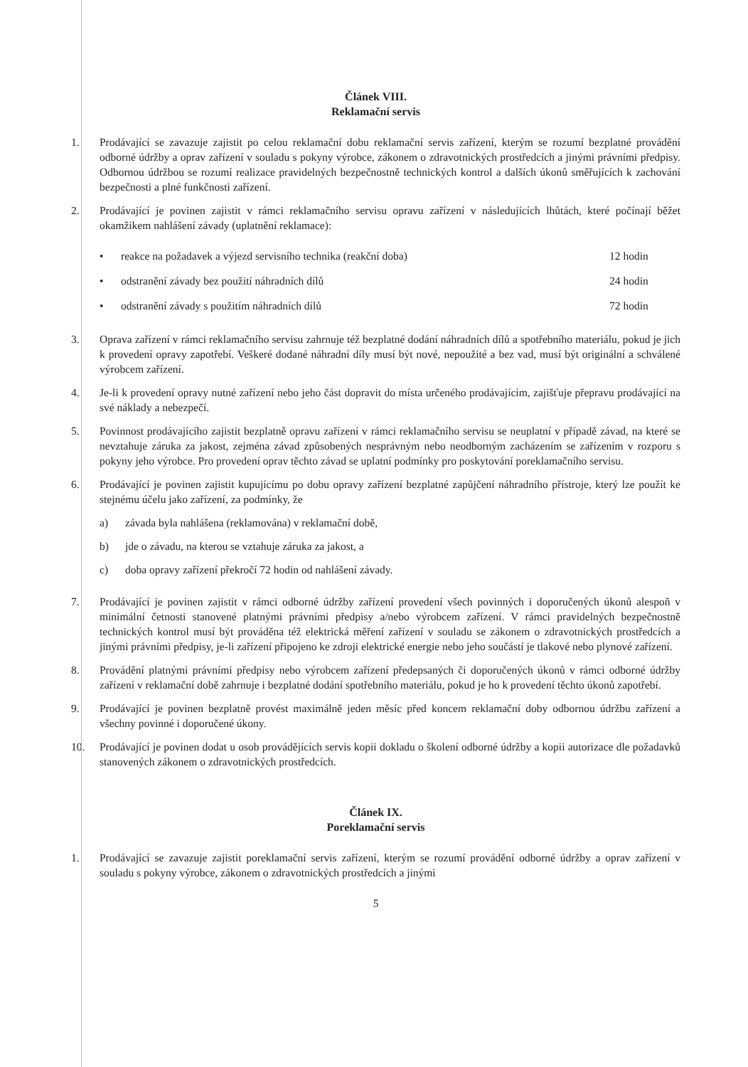Článek VIII.
Reklamační servis
1. Prodávající se zavazuje zajistit po celou reklamační dobu reklamační servis zařízení, kterým se rozumí bezplatné provádění odborné údržby a oprav zařízení v souladu s pokyny výrobce, zákonem o zdravotnických prostředcích a jinými právními předpisy. Odbornou údržbou se rozumí realizace pravidelných bezpečnostně technických kontrol a dalších úkonů směřujících k zachování bezpečnosti a plné funkčnosti zařízení.
2. Prodávající je povinen zajistit v rámci reklamačního servisu opravu zařízení v následujících lhůtách, které počínají běžet okamžikem nahlášení závady (uplatnění reklamace):
• reakce na požadavek a výjezd servisního technika (reakční doba) 12 hodin
• odstranění závady bez použití náhradních dílů 24 hodin
• odstranění závady s použitím náhradních dílů 72 hodin
3. Oprava zařízení v rámci reklamačního servisu zahrnuje též bezplatné dodání náhradních dílů a spotřebního materiálu, pokud je jich k provedení opravy zapotřebí. Veškeré dodané náhradní díly musí být nové, nepoužité a bez vad, musí být originální a schválené výrobcem zařízení.
4. Je-li k provedení opravy nutné zařízení nebo jeho část dopravit do místa určeného prodávajícím, zajišťuje přepravu prodávající na své náklady a nebezpečí.
5. Povinnost prodávajícího zajistit bezplatně opravu zařízení v rámci reklamačního servisu se neuplatní v případě závad, na které se nevztahuje záruka za jakost, zejména závad způsobených nesprávným nebo neodborným zacházením se zařízením v rozporu s pokyny jeho výrobce. Pro provedení oprav těchto závad se uplatní podmínky pro poskytování poreklamačního servisu.
6. Prodávající je povinen zajistit kupujícímu po dobu opravy zařízení bezplatné zapůjčení náhradního přístroje, který lze použít ke stejnému účelu jako zařízení, za podmínky, že
a) závada byla nahlášena (reklamována) v reklamační době,
b) jde o závadu, na kterou se vztahuje záruka za jakost, a
c) doba opravy zařízení překročí 72 hodin od nahlášení závady.
7. Prodávající je povinen zajistit v rámci odborné údržby zařízení provedení všech povinných i doporučených úkonů alespoň v minimální četnosti stanovené platnými právními předpisy a/nebo výrobcem zařízení. V rámci pravidelných bezpečnostně technických kontrol musí být prováděna též elektrická měření zařízení v souladu se zákonem o zdravotnických prostředcích a jinými právními předpisy, je-li zařízení připojeno ke zdroji elektrické energie nebo jeho součástí je tlakové nebo plynové zařízení.
8. Provádění platnými právními předpisy nebo výrobcem zařízení předepsaných či doporučených úkonů v rámci odborné údržby zařízení v reklamační době zahrnuje i bezplatné dodání spotřebního materiálu, pokud je ho k provedení těchto úkonů zapotřebí.
9. Prodávající je povinen bezplatně provést maximálně jeden měsíc před koncem reklamační doby odbornou údržbu zařízení a všechny povinné i doporučené úkony.
10. Prodávající je povinen dodat u osob provádějících servis kopii dokladu o školení odborné údržby a kopii autorizace dle požadavků stanovených zákonem o zdravotnických prostředcích.
Článek IX.
Poreklamační servis
1. Prodávající se zavazuje zajistit poreklamační servis zařízení, kterým se rozumí provádění odborné údržby a oprav zařízení v souladu s pokyny výrobce, zákonem o zdravotnických prostředcích a jinými
5